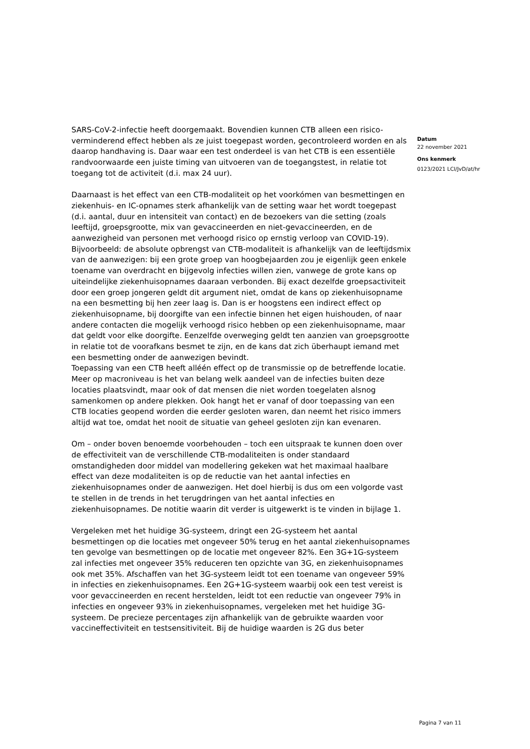SARS-CoV-2-infectie heeft doorgemaakt. Bovendien kunnen CTB alleen een risico-verminderend effect hebben als ze juist toegepast worden, gecontroleerd worden en als daarop handhaving is. Daar waar een test onderdeel is van het CTB is een essentiële randvoorwaarde een juiste timing van uitvoeren van de toegangstest, in relatie tot toegang tot de activiteit (d.i. max 24 uur).
Daarnaast is het effect van een CTB-modaliteit op het voorkómen van besmettingen en ziekenhuis- en IC-opnames sterk afhankelijk van de setting waar het wordt toegepast (d.i. aantal, duur en intensiteit van contact) en de bezoekers van die setting (zoals leeftijd, groepsgrootte, mix van gevaccineerden en niet-gevaccineerden, en de aanwezigheid van personen met verhoogd risico op ernstig verloop van COVID-19). Bijvoorbeeld: de absolute opbrengst van CTB-modaliteit is afhankelijk van de leeftijdsmix van de aanwezigen: bij een grote groep van hoogbejaarden zou je eigenlijk geen enkele toename van overdracht en bijgevolg infecties willen zien, vanwege de grote kans op uiteindelijke ziekenhuisopnames daaraan verbonden. Bij exact dezelfde groepsactiviteit door een groep jongeren geldt dit argument niet, omdat de kans op ziekenhuisopname na een besmetting bij hen zeer laag is. Dan is er hoogstens een indirect effect op ziekenhuisopname, bij doorgifte van een infectie binnen het eigen huishouden, of naar andere contacten die mogelijk verhoogd risico hebben op een ziekenhuisopname, maar dat geldt voor elke doorgifte. Eenzelfde overweging geldt ten aanzien van groepsgrootte in relatie tot de voorafkans besmet te zijn, en de kans dat zich überhaupt iemand met een besmetting onder de aanwezigen bevindt.
Toepassing van een CTB heeft alléén effect op de transmissie op de betreffende locatie. Meer op macroniveau is het van belang welk aandeel van de infecties buiten deze locaties plaatsvindt, maar ook of dat mensen die niet worden toegelaten alsnog samenkomen op andere plekken. Ook hangt het er vanaf of door toepassing van een CTB locaties geopend worden die eerder gesloten waren, dan neemt het risico immers altijd wat toe, omdat het nooit de situatie van geheel gesloten zijn kan evenaren.
Om – onder boven benoemde voorbehouden – toch een uitspraak te kunnen doen over de effectiviteit van de verschillende CTB-modaliteiten is onder standaard omstandigheden door middel van modellering gekeken wat het maximaal haalbare effect van deze modaliteiten is op de reductie van het aantal infecties en ziekenhuisopnames onder de aanwezigen. Het doel hierbij is dus om een volgorde vast te stellen in de trends in het terugdringen van het aantal infecties en ziekenhuisopnames. De notitie waarin dit verder is uitgewerkt is te vinden in bijlage 1.
Vergeleken met het huidige 3G-systeem, dringt een 2G-systeem het aantal besmettingen op die locaties met ongeveer 50% terug en het aantal ziekenhuisopnames ten gevolge van besmettingen op de locatie met ongeveer 82%. Een 3G+1G-systeem zal infecties met ongeveer 35% reduceren ten opzichte van 3G, en ziekenhuisopnames ook met 35%. Afschaffen van het 3G-systeem leidt tot een toename van ongeveer 59% in infecties en ziekenhuisopnames. Een 2G+1G-systeem waarbij ook een test vereist is voor gevaccineerden en recent herstelden, leidt tot een reductie van ongeveer 79% in infecties en ongeveer 93% in ziekenhuisopnames, vergeleken met het huidige 3G-systeem. De precieze percentages zijn afhankelijk van de gebruikte waarden voor vaccineffectiviteit en testsensitiviteit. Bij de huidige waarden is 2G dus beter
Datum
22 november 2021
Ons kenmerk
0123/2021 LCI/JvD/at/hr
Pagina 7 van 11